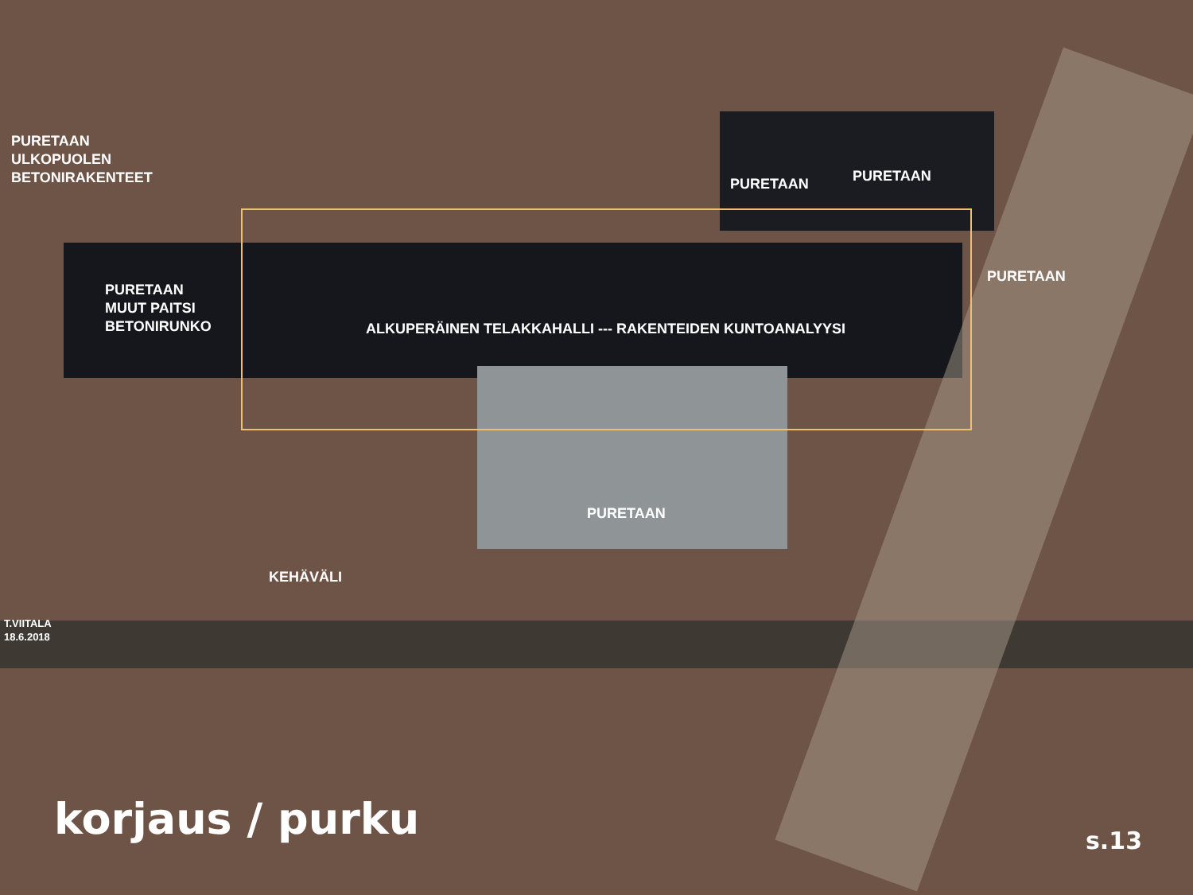PURETAAN
ULKOPUOLEN
BETONIRAKENTEET
PURETAAN PURETAAN
PURETAAN
PURETAAN
MUUT PAITSI
BETONIRUNKO
ALKUPERÄINEN TELAKKAHALLI --- RAKENTEIDEN KUNTOANALYYSI
PURETAAN
KEHÄVÄLI
T.VIITALA
18.6.2018
korjaus / purku s.13